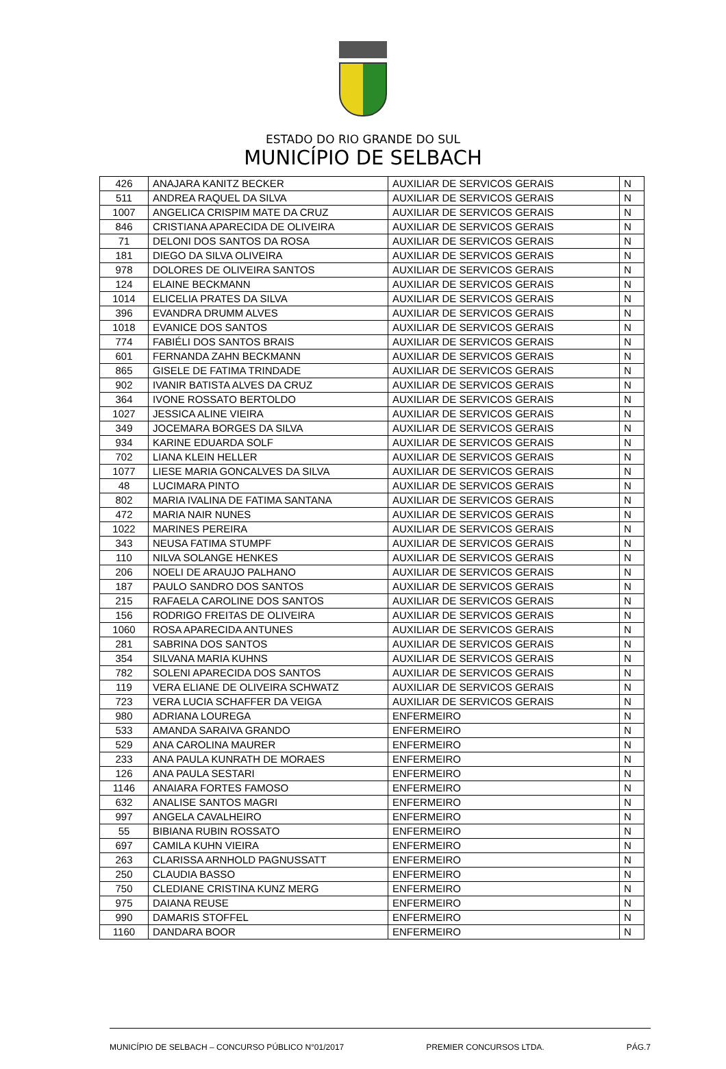ESTADO DO RIO GRANDE DO SUL
MUNICÍPIO DE SELBACH
| 426 | ANAJARA KANITZ BECKER | AUXILIAR DE SERVICOS GERAIS | N |
| 511 | ANDREA RAQUEL DA SILVA | AUXILIAR DE SERVICOS GERAIS | N |
| 1007 | ANGELICA CRISPIM MATE DA CRUZ | AUXILIAR DE SERVICOS GERAIS | N |
| 846 | CRISTIANA APARECIDA DE OLIVEIRA | AUXILIAR DE SERVICOS GERAIS | N |
| 71 | DELONI DOS SANTOS DA ROSA | AUXILIAR DE SERVICOS GERAIS | N |
| 181 | DIEGO DA SILVA OLIVEIRA | AUXILIAR DE SERVICOS GERAIS | N |
| 978 | DOLORES DE OLIVEIRA SANTOS | AUXILIAR DE SERVICOS GERAIS | N |
| 124 | ELAINE BECKMANN | AUXILIAR DE SERVICOS GERAIS | N |
| 1014 | ELICELIA PRATES DA SILVA | AUXILIAR DE SERVICOS GERAIS | N |
| 396 | EVANDRA DRUMM ALVES | AUXILIAR DE SERVICOS GERAIS | N |
| 1018 | EVANICE DOS SANTOS | AUXILIAR DE SERVICOS GERAIS | N |
| 774 | FABIÉLI DOS SANTOS BRAIS | AUXILIAR DE SERVICOS GERAIS | N |
| 601 | FERNANDA ZAHN BECKMANN | AUXILIAR DE SERVICOS GERAIS | N |
| 865 | GISELE DE FATIMA TRINDADE | AUXILIAR DE SERVICOS GERAIS | N |
| 902 | IVANIR BATISTA ALVES DA CRUZ | AUXILIAR DE SERVICOS GERAIS | N |
| 364 | IVONE ROSSATO BERTOLDO | AUXILIAR DE SERVICOS GERAIS | N |
| 1027 | JESSICA ALINE VIEIRA | AUXILIAR DE SERVICOS GERAIS | N |
| 349 | JOCEMARA BORGES DA SILVA | AUXILIAR DE SERVICOS GERAIS | N |
| 934 | KARINE EDUARDA SOLF | AUXILIAR DE SERVICOS GERAIS | N |
| 702 | LIANA KLEIN HELLER | AUXILIAR DE SERVICOS GERAIS | N |
| 1077 | LIESE MARIA GONCALVES DA SILVA | AUXILIAR DE SERVICOS GERAIS | N |
| 48 | LUCIMARA PINTO | AUXILIAR DE SERVICOS GERAIS | N |
| 802 | MARIA IVALINA DE FATIMA SANTANA | AUXILIAR DE SERVICOS GERAIS | N |
| 472 | MARIA NAIR NUNES | AUXILIAR DE SERVICOS GERAIS | N |
| 1022 | MARINES PEREIRA | AUXILIAR DE SERVICOS GERAIS | N |
| 343 | NEUSA FATIMA STUMPF | AUXILIAR DE SERVICOS GERAIS | N |
| 110 | NILVA SOLANGE HENKES | AUXILIAR DE SERVICOS GERAIS | N |
| 206 | NOELI DE ARAUJO PALHANO | AUXILIAR DE SERVICOS GERAIS | N |
| 187 | PAULO SANDRO DOS SANTOS | AUXILIAR DE SERVICOS GERAIS | N |
| 215 | RAFAELA CAROLINE DOS SANTOS | AUXILIAR DE SERVICOS GERAIS | N |
| 156 | RODRIGO FREITAS DE OLIVEIRA | AUXILIAR DE SERVICOS GERAIS | N |
| 1060 | ROSA APARECIDA ANTUNES | AUXILIAR DE SERVICOS GERAIS | N |
| 281 | SABRINA DOS SANTOS | AUXILIAR DE SERVICOS GERAIS | N |
| 354 | SILVANA MARIA KUHNS | AUXILIAR DE SERVICOS GERAIS | N |
| 782 | SOLENI APARECIDA DOS SANTOS | AUXILIAR DE SERVICOS GERAIS | N |
| 119 | VERA ELIANE DE OLIVEIRA SCHWATZ | AUXILIAR DE SERVICOS GERAIS | N |
| 723 | VERA LUCIA SCHAFFER DA VEIGA | AUXILIAR DE SERVICOS GERAIS | N |
| 980 | ADRIANA LOUREGA | ENFERMEIRO | N |
| 533 | AMANDA SARAIVA GRANDO | ENFERMEIRO | N |
| 529 | ANA CAROLINA MAURER | ENFERMEIRO | N |
| 233 | ANA PAULA KUNRATH DE MORAES | ENFERMEIRO | N |
| 126 | ANA PAULA SESTARI | ENFERMEIRO | N |
| 1146 | ANAIARA FORTES FAMOSO | ENFERMEIRO | N |
| 632 | ANALISE SANTOS MAGRI | ENFERMEIRO | N |
| 997 | ANGELA CAVALHEIRO | ENFERMEIRO | N |
| 55 | BIBIANA RUBIN ROSSATO | ENFERMEIRO | N |
| 697 | CAMILA KUHN VIEIRA | ENFERMEIRO | N |
| 263 | CLARISSA ARNHOLD PAGNUSSATT | ENFERMEIRO | N |
| 250 | CLAUDIA BASSO | ENFERMEIRO | N |
| 750 | CLEDIANE CRISTINA KUNZ MERG | ENFERMEIRO | N |
| 975 | DAIANA REUSE | ENFERMEIRO | N |
| 990 | DAMARIS STOFFEL | ENFERMEIRO | N |
| 1160 | DANDARA BOOR | ENFERMEIRO | N |
MUNICÍPIO DE SELBACH – CONCURSO PÚBLICO N°01/2017 PREMIER CONCURSOS LTDA. PÁG.7